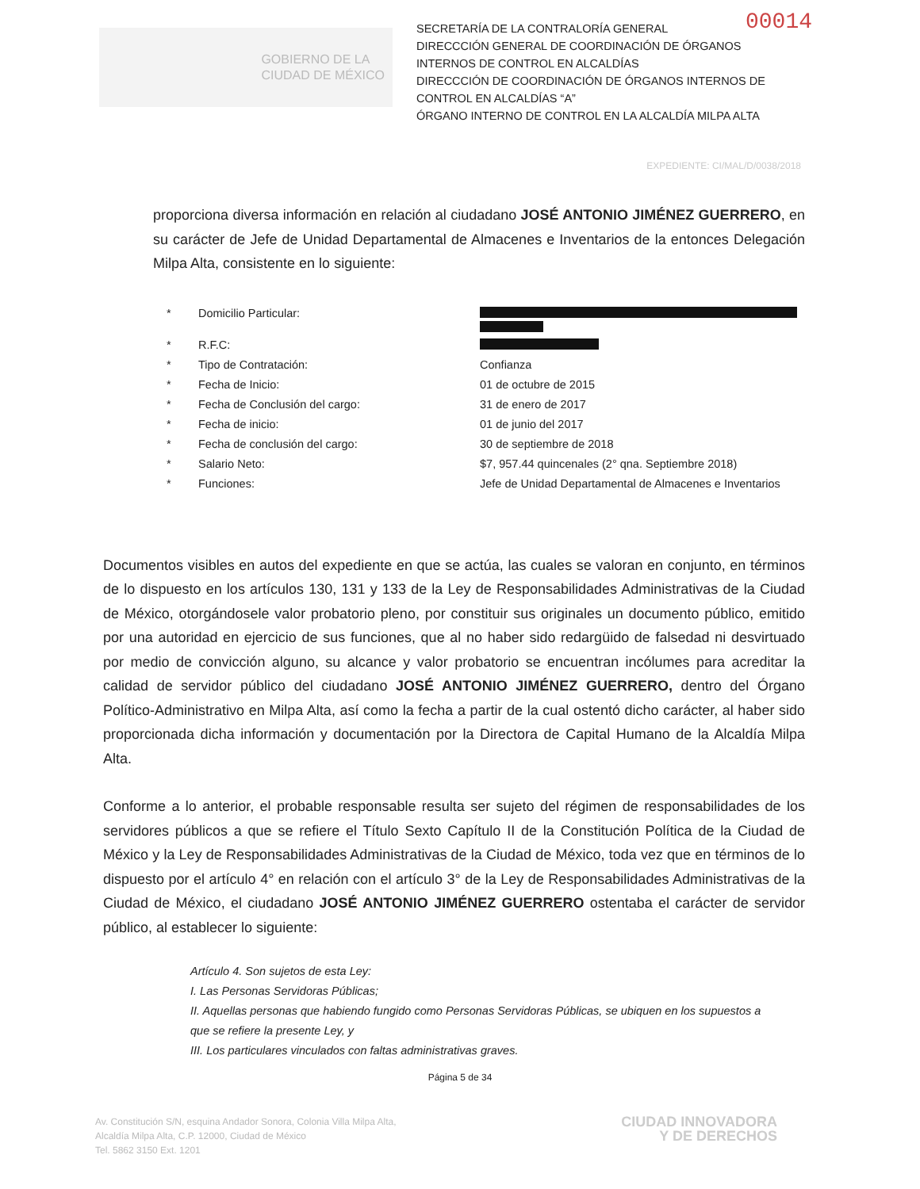00014
GOBIERNO DE LA
CIUDAD DE MÉXICO
SECRETARÍA DE LA CONTRALORÍA GENERAL
DIRECCCIÓN GENERAL DE COORDINACIÓN DE ÓRGANOS INTERNOS DE CONTROL EN ALCALDÍAS
DIRECCCIÓN DE COORDINACIÓN DE ÓRGANOS INTERNOS DE CONTROL EN ALCALDÍAS “A”
ÓRGANO INTERNO DE CONTROL EN LA ALCALDÍA MILPA ALTA
EXPEDIENTE: CI/MAL/D/0038/2018
proporciona diversa información en relación al ciudadano JOSÉ ANTONIO JIMÉNEZ GUERRERO, en su carácter de Jefe de Unidad Departamental de Almacenes e Inventarios de la entonces Delegación Milpa Alta, consistente en lo siguiente:
* Domicilio Particular:
* R.F.C:
* Tipo de Contratación: Confianza
* Fecha de Inicio: 01 de octubre de 2015
* Fecha de Conclusión del cargo: 31 de enero de 2017
* Fecha de inicio: 01 de junio del 2017
* Fecha de conclusión del cargo: 30 de septiembre de 2018
* Salario Neto: $7, 957.44 quincenales (2° qna. Septiembre 2018)
* Funciones: Jefe de Unidad Departamental de Almacenes e Inventarios
Documentos visibles en autos del expediente en que se actúa, las cuales se valoran en conjunto, en términos de lo dispuesto en los artículos 130, 131 y 133 de la Ley de Responsabilidades Administrativas de la Ciudad de México, otorgándosele valor probatorio pleno, por constituir sus originales un documento público, emitido por una autoridad en ejercicio de sus funciones, que al no haber sido redargüido de falsedad ni desvirtuado por medio de convicción alguno, su alcance y valor probatorio se encuentran incólumes para acreditar la calidad de servidor público del ciudadano JOSÉ ANTONIO JIMÉNEZ GUERRERO, dentro del Órgano Político-Administrativo en Milpa Alta, así como la fecha a partir de la cual ostentó dicho carácter, al haber sido proporcionada dicha información y documentación por la Directora de Capital Humano de la Alcaldía Milpa Alta.
Conforme a lo anterior, el probable responsable resulta ser sujeto del régimen de responsabilidades de los servidores públicos a que se refiere el Título Sexto Capítulo II de la Constitución Política de la Ciudad de México y la Ley de Responsabilidades Administrativas de la Ciudad de México, toda vez que en términos de lo dispuesto por el artículo 4° en relación con el artículo 3° de la Ley de Responsabilidades Administrativas de la Ciudad de México, el ciudadano JOSÉ ANTONIO JIMÉNEZ GUERRERO ostentaba el carácter de servidor público, al establecer lo siguiente:
Artículo 4. Son sujetos de esta Ley:
I. Las Personas Servidoras Públicas;
II. Aquellas personas que habiendo fungido como Personas Servidoras Públicas, se ubiquen en los supuestos a que se refiere la presente Ley, y
III. Los particulares vinculados con faltas administrativas graves.
Página 5 de 34
Av. Constitución S/N, esquina Andador Sonora, Colonia Villa Milpa Alta,
Alcaldía Milpa Alta, C.P. 12000, Ciudad de México
Tel. 5862 3150 Ext. 1201
CIUDAD INNOVADORA
Y DE DERECHOS